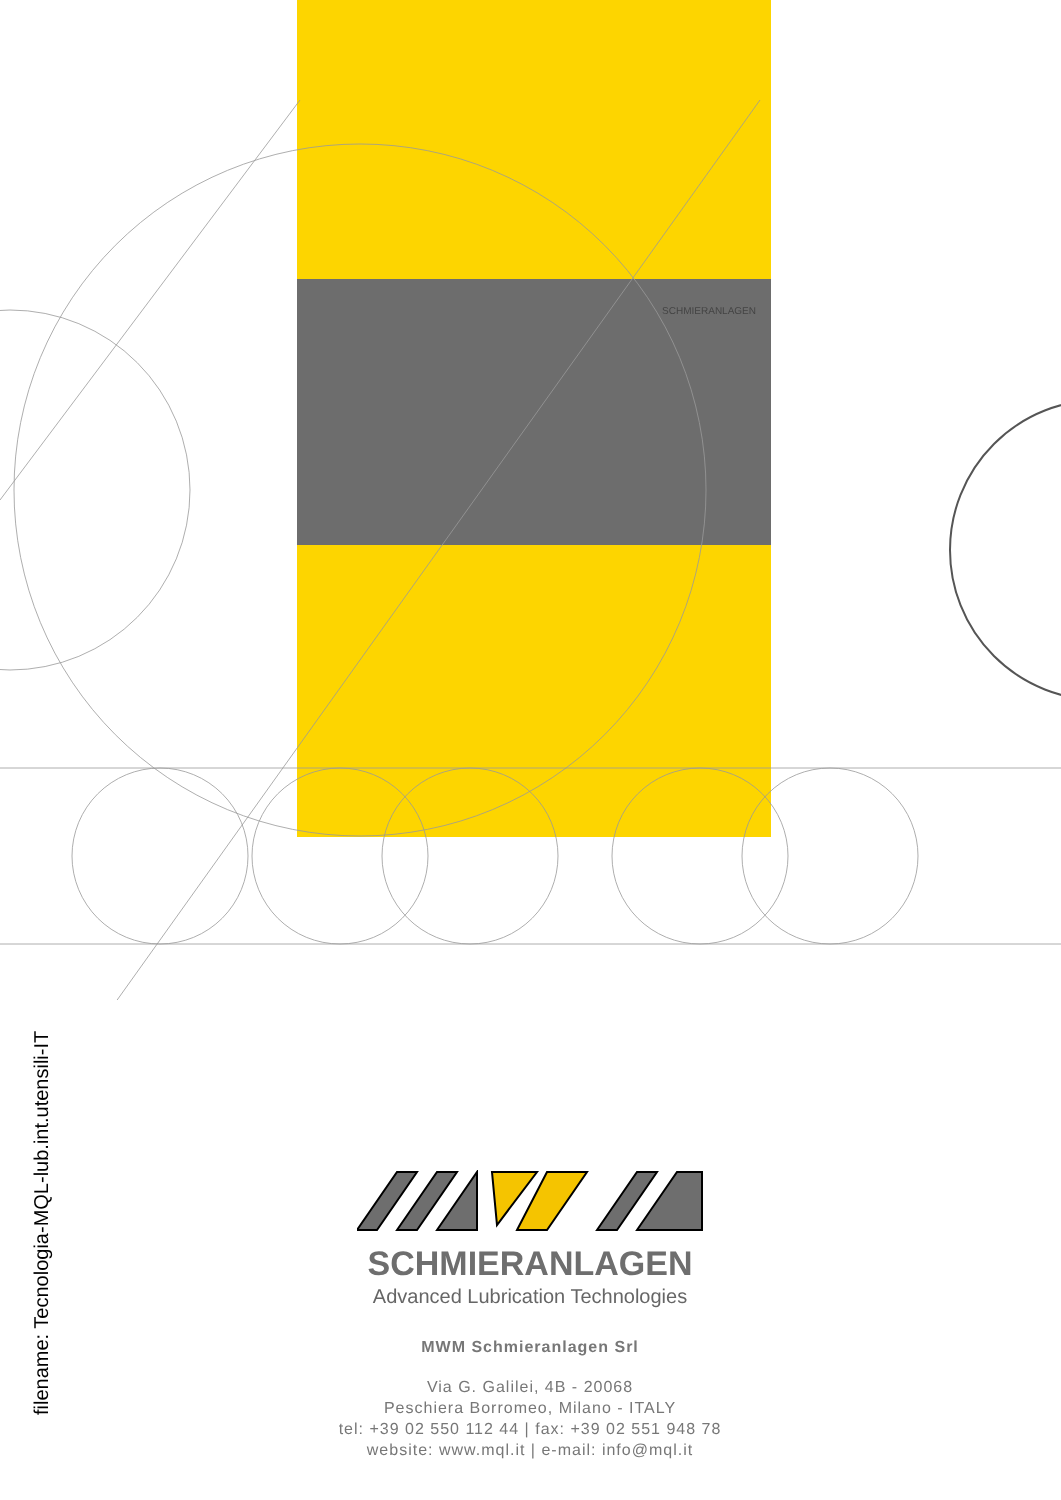SCHMIERANLAGEN
filename: Tecnologia-MQL-lub.int.utensili-IT
SCHMIERANLAGEN
Advanced Lubrication Technologies
MWM Schmieranlagen Srl
Via G. Galilei, 4B - 20068
Peschiera Borromeo, Milano - ITALY
tel: +39 02 550 112 44 | fax: +39 02 551 948 78
website: www.mql.it | e-mail: info@mql.it